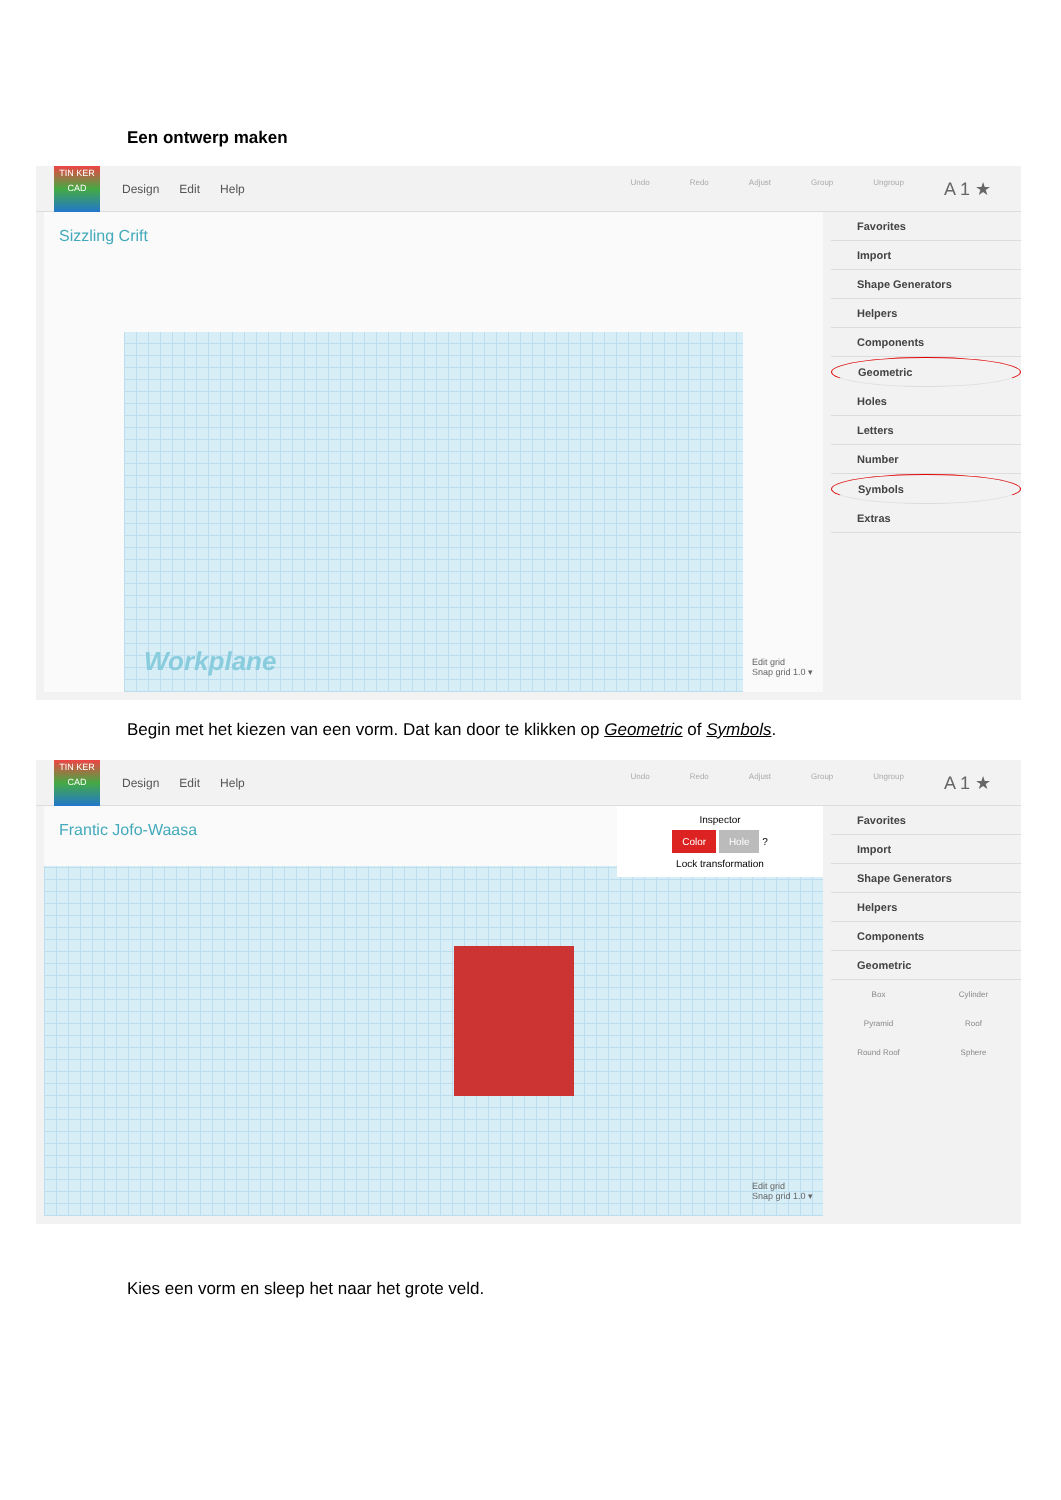Een ontwerp maken
TIN KER CAD
Design Edit Help
Undo Redo Adjust Group Ungroup A 1 ★
Sizzling Crift
Workplane
Edit grid
Snap grid 1.0 ▾
Favorites
Import
Shape Generators
Helpers
Components
Geometric
Holes
Letters
Number
Symbols
Extras
Begin met het kiezen van een vorm. Dat kan door te klikken op Geometric of Symbols.
TIN KER CAD
Design Edit Help
Undo Redo Adjust Group Ungroup A 1 ★
Frantic Jofo-Waasa
Inspector
Color Hole ?
Lock transformation
Edit grid
Snap grid 1.0 ▾
Favorites
Import
Shape Generators
Helpers
Components
Geometric
Box Cylinder Pyramid Roof Round Roof Sphere
Kies een vorm en sleep het naar het grote veld.